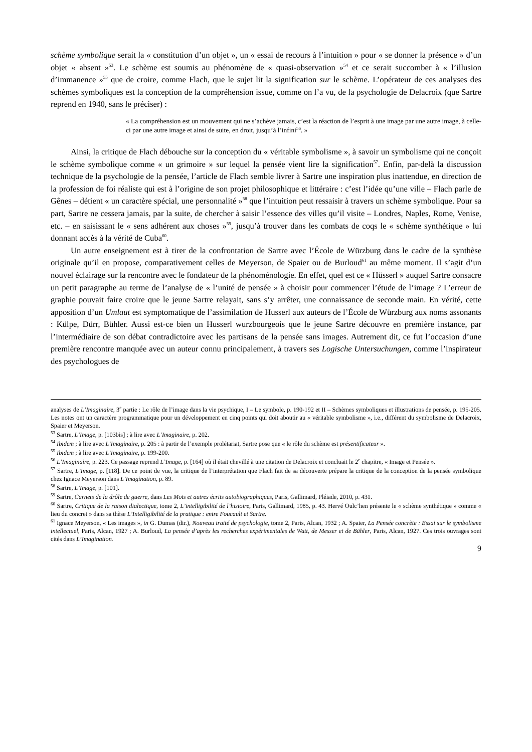schème symbolique serait la « constitution d’un objet », un « essai de recours à l’intuition » pour « se donner la présence » d’un objet « absent »<sup>53</sup>. Le schème est soumis au phénomène de « quasi-observation »<sup>54</sup> et ce serait succomber à « l’illusion d’immanence »<sup>55</sup> que de croire, comme Flach, que le sujet lit la signification sur le schème. L’opérateur de ces analyses des schèmes symboliques est la conception de la compréhension issue, comme on l’a vu, de la psychologie de Delacroix (que Sartre reprend en 1940, sans le préciser) :
« La compréhension est un mouvement qui ne s’achève jamais, c’est la réaction de l’esprit à une image par une autre image, à celle-ci par une autre image et ainsi de suite, en droit, jusqu’à l’infini<sup>56</sup>. »
Ainsi, la critique de Flach débouche sur la conception du « véritable symbolisme », à savoir un symbolisme qui ne conçoit le schème symbolique comme « un grimoire » sur lequel la pensée vient lire la signification<sup>57</sup>. Enfin, par-delà la discussion technique de la psychologie de la pensée, l’article de Flach semble livrer à Sartre une inspiration plus inattendue, en direction de la profession de foi réaliste qui est à l’origine de son projet philosophique et littéraire : c’est l’idée qu’une ville – Flach parle de Gênes – détient « un caractère spécial, une personnalité »<sup>58</sup> que l’intuition peut ressaisir à travers un schème symbolique. Pour sa part, Sartre ne cessera jamais, par la suite, de chercher à saisir l’essence des villes qu’il visite – Londres, Naples, Rome, Venise, etc. – en saisissant le « sens adhérent aux choses »<sup>59</sup>, jusqu’à trouver dans les combats de coqs le « schème synthétique » lui donnant accès à la vérité de Cuba<sup>60</sup>.
Un autre enseignement est à tirer de la confrontation de Sartre avec l’École de Würzburg dans le cadre de la synthèse originale qu’il en propose, comparativement celles de Meyerson, de Spaier ou de Burloud<sup>61</sup> au même moment. Il s’agit d’un nouvel éclairage sur la rencontre avec le fondateur de la phénoménologie. En effet, quel est ce « Hüsserl » auquel Sartre consacre un petit paragraphe au terme de l’analyse de « l’unité de pensée » à choisir pour commencer l’étude de l’image ? L’erreur de graphie pouvait faire croire que le jeune Sartre relayait, sans s’y arrêter, une connaissance de seconde main. En vérité, cette apposition d’un Umlaut est symptomatique de l’assimilation de Husserl aux auteurs de l’École de Würzburg aux noms assonants : Külpe, Dürr, Bühler. Aussi est-ce bien un Husserl wurzbourgeois que le jeune Sartre découvre en première instance, par l’intermédiaire de son débat contradictoire avec les partisans de la pensée sans images. Autrement dit, ce fut l’occasion d’une première rencontre manquée avec un auteur connu principalement, à travers ses Logische Untersuchungen, comme l’inspirateur des psychologues de
analyses de L’Imaginaire, 3<sup>e</sup> partie : Le rôle de l’image dans la vie psychique, I – Le symbole, p. 190-192 et II – Schèmes symboliques et illustrations de pensée, p. 195-205. Les notes ont un caractère programmatique pour un développement en cinq points qui doit aboutir au « véritable symbolisme », i.e., différent du symbolisme de Delacroix, Spaier et Meyerson.
<sup>53</sup> Sartre, L’Image, p. [103bis] ; à lire avec L’Imaginaire, p. 202.
<sup>54</sup> Ibidem ; à lire avec L’Imaginaire, p. 205 : à partir de l’exemple prolétariat, Sartre pose que « le rôle du schème est présentificateur ».
<sup>55</sup> Ibidem ; à lire avec L’Imaginaire, p. 199-200.
<sup>56</sup> L’Imaginaire, p. 223. Ce passage reprend L’Image, p. [164] où il était chevillé à une citation de Delacroix et concluait le 2<sup>e</sup> chapitre, « Image et Pensée ».
<sup>57</sup> Sartre, L’Image, p. [118]. De ce point de vue, la critique de l’interprétation que Flach fait de sa découverte prépare la critique de la conception de la pensée symbolique chez Ignace Meyerson dans L’Imagination, p. 89.
<sup>58</sup> Sartre, L’Image, p. [101].
<sup>59</sup> Sartre, Carnets de la drôle de guerre, dans Les Mots et autres écrits autobiographiques, Paris, Gallimard, Pléiade, 2010, p. 431.
<sup>60</sup> Sartre, Critique de la raison dialectique, tome 2, L’intelligibilité de l’histoire, Paris, Gallimard, 1985, p. 43. Hervé Oulc’hen présente le « schème synthétique » comme « lieu du concret » dans sa thèse L’Intelligibilité de la pratique : entre Foucault et Sartre.
<sup>61</sup> Ignace Meyerson, « Les images », in G. Dumas (dir.), Nouveau traité de psychologie, tome 2, Paris, Alcan, 1932 ; A. Spaier, La Pensée concrète : Essai sur le symbolisme intellectuel, Paris, Alcan, 1927 ; A. Burloud, La pensée d’après les recherches expérimentales de Watt, de Messer et de Bühler, Paris, Alcan, 1927. Ces trois ouvrages sont cités dans L’Imagination.
9